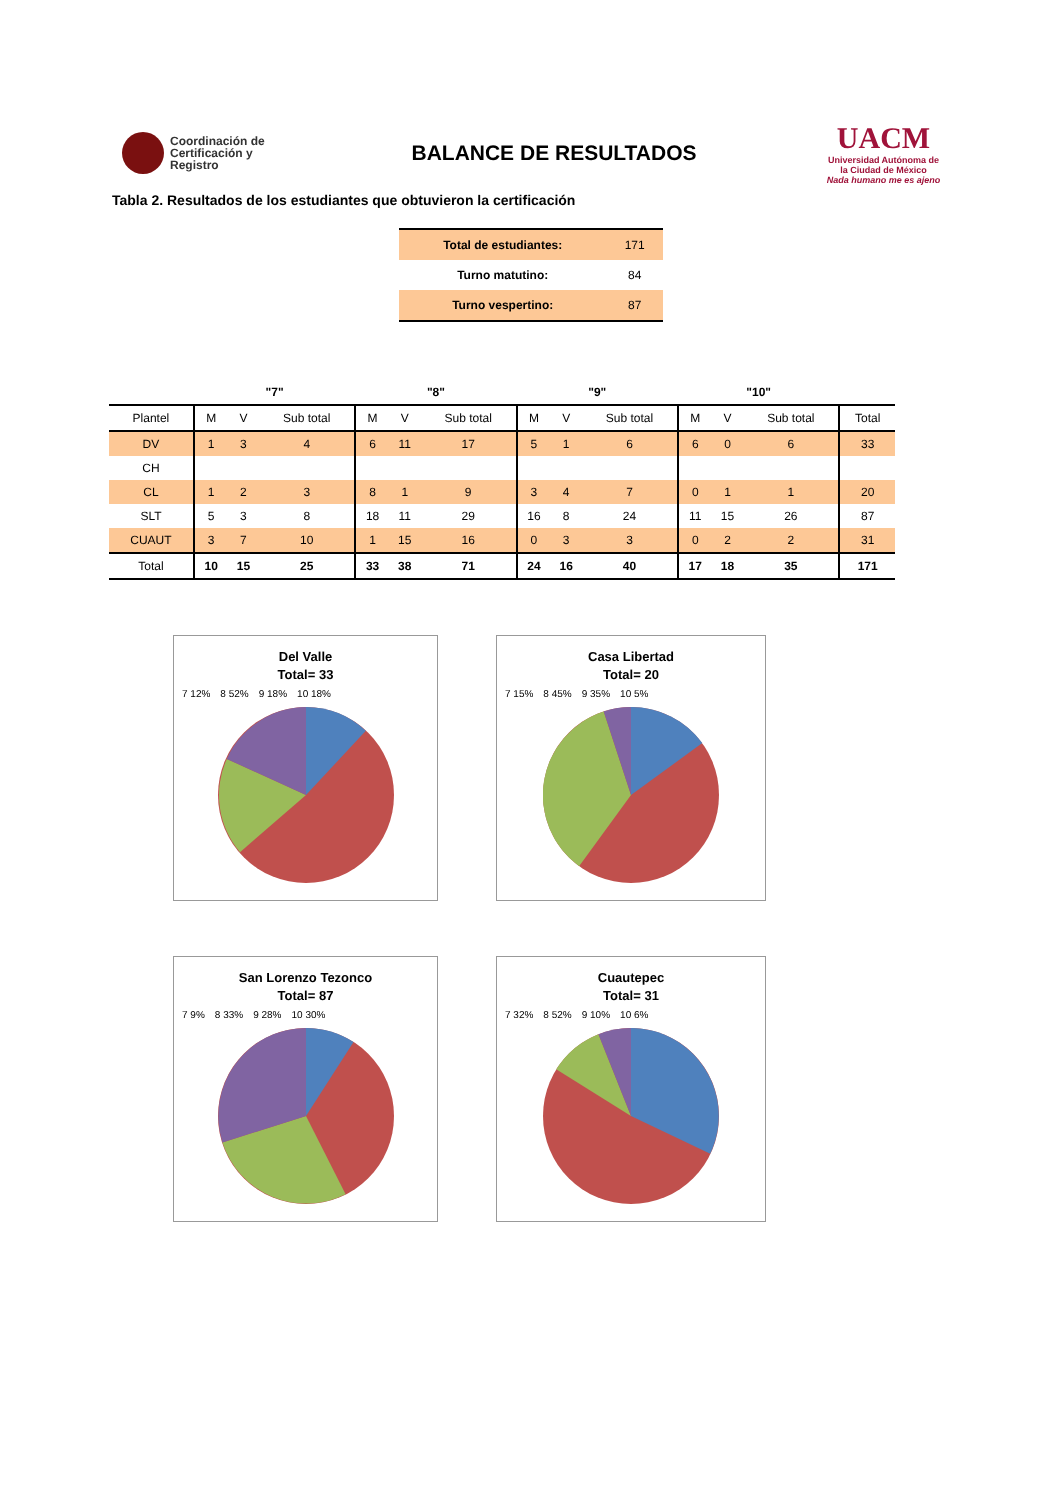Coordinación de Certificación y Registro
BALANCE DE RESULTADOS
UACM
Universidad Autónoma de la Ciudad de México
Nada humano me es ajeno
Tabla 2. Resultados de los estudiantes que obtuvieron la certificación
| Total de estudiantes: | 171 |
| Turno matutino: | 84 |
| Turno vespertino: | 87 |
| | "7" | | | "8" | | | "9" | | | "10" | | | |
| --- | --- | --- | --- | --- | --- | --- | --- | --- | --- | --- | --- | --- | --- |
| Plantel | M | V | Sub total | M | V | Sub total | M | V | Sub total | M | V | Sub total | Total |
| DV | 1 | 3 | 4 | 6 | 11 | 17 | 5 | 1 | 6 | 6 | 0 | 6 | 33 |
| CH | | | | | | | | | | | | | |
| CL | 1 | 2 | 3 | 8 | 1 | 9 | 3 | 4 | 7 | 0 | 1 | 1 | 20 |
| SLT | 5 | 3 | 8 | 18 | 11 | 29 | 16 | 8 | 24 | 11 | 15 | 26 | 87 |
| CUAUT | 3 | 7 | 10 | 1 | 15 | 16 | 0 | 3 | 3 | 0 | 2 | 2 | 31 |
| Total | 10 | 15 | 25 | 33 | 38 | 71 | 24 | 16 | 40 | 17 | 18 | 35 | 171 |
Del Valle
Total= 33
7 12% 8 52% 9 18% 10 18%
Casa Libertad
Total= 20
7 15% 8 45% 9 35% 10 5%
San Lorenzo Tezonco
Total= 87
7 9% 8 33% 9 28% 10 30%
Cuautepec
Total= 31
7 32% 8 52% 9 10% 10 6%